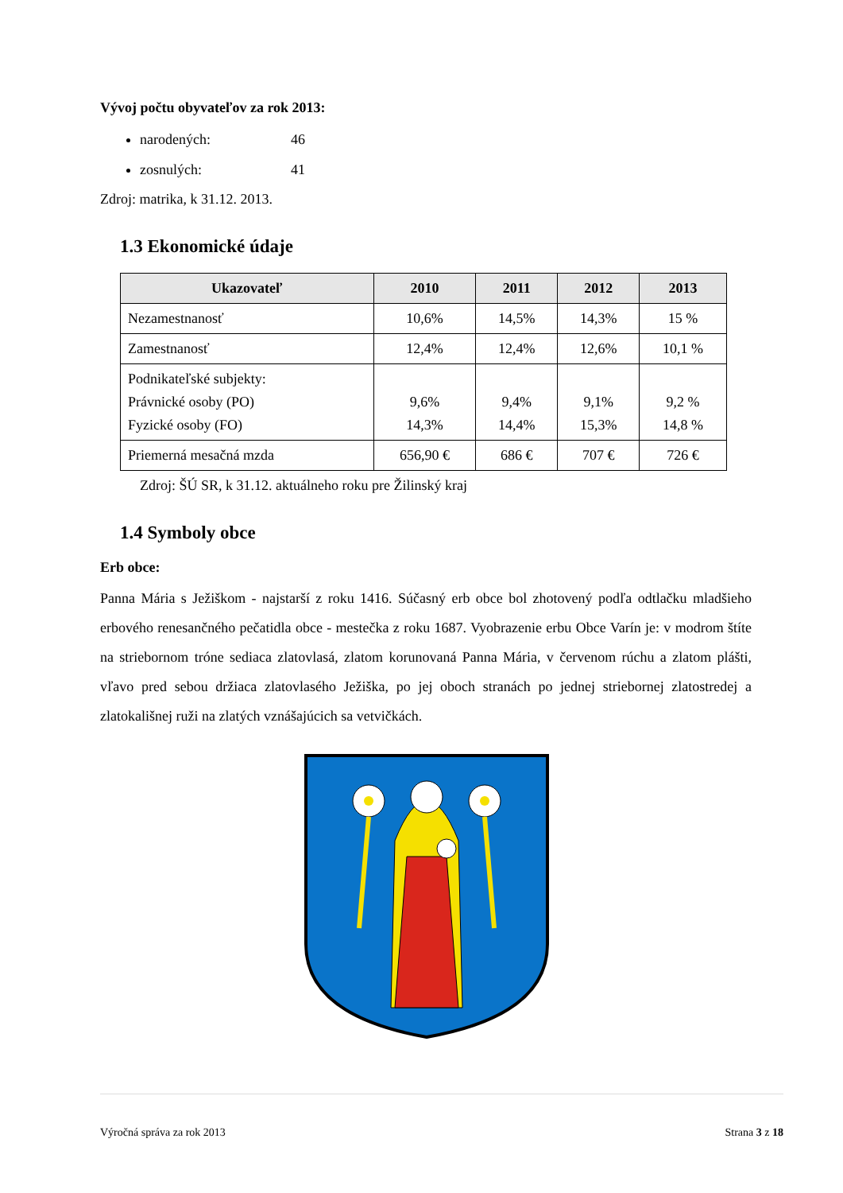Vývoj počtu obyvateľov za rok 2013:
narodených: 46
zosnulých: 41
Zdroj: matrika, k 31.12. 2013.
1.3 Ekonomické údaje
| Ukazovateľ | 2010 | 2011 | 2012 | 2013 |
| --- | --- | --- | --- | --- |
| Nezamestnanosť | 10,6% | 14,5% | 14,3% | 15 % |
| Zamestnanosť | 12,4% | 12,4% | 12,6% | 10,1 % |
| Podnikateľské subjekty: Právnické osoby (PO) Fyzické osoby (FO) | 9,6% 14,3% | 9,4% 14,4% | 9,1% 15,3% | 9,2 % 14,8 % |
| Priemerná mesačná mzda | 656,90 € | 686 € | 707 € | 726 € |
Zdroj: ŠÚ SR, k 31.12. aktuálneho roku pre Žilinský kraj
1.4 Symboly obce
Erb obce:
Panna Mária s Ježiškom - najstarší z roku 1416. Súčasný erb obce bol zhotovený podľa odtlačku mladšieho erbového renesančného pečatidla obce - mestečka z roku 1687. Vyobrazenie erbu Obce Varín je: v modrom štíte na striebornom tróne sediaca zlatovlasá, zlatom korunovaná Panna Mária, v červenom rúchu a zlatom plášti, vľavo pred sebou držiaca zlatovlasého Ježiška, po jej oboch stranách po jednej striebornej zlatostredej a zlatokališnej ruži na zlatých vznášajúcich sa vetvičkách.
Výročná správa za rok 2013 Strana 3 z 18